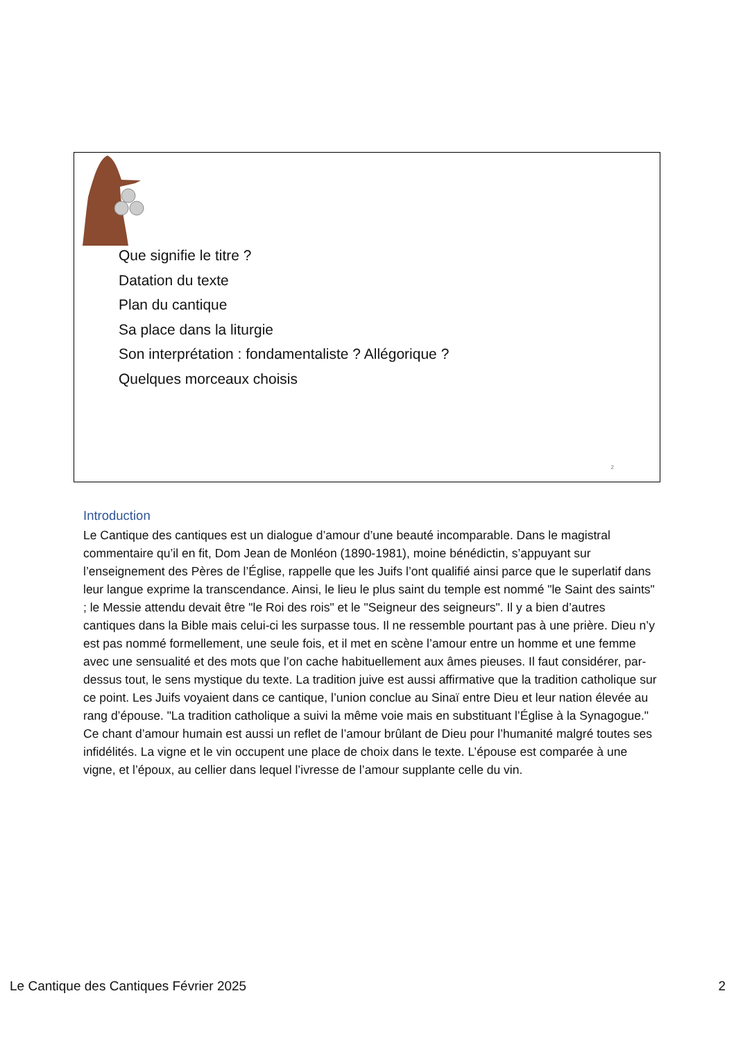Que signifie le titre ?
Datation du texte
Plan du cantique
Sa place dans la liturgie
Son interprétation : fondamentaliste ? Allégorique ?
Quelques morceaux choisis
2
Introduction
Le Cantique des cantiques est un dialogue d’amour d’une beauté incomparable. Dans le magistral commentaire qu’il en fit, Dom Jean de Monléon (1890-1981), moine bénédictin, s’appuyant sur l’enseignement des Pères de l’Église, rappelle que les Juifs l’ont qualifié ainsi parce que le superlatif dans leur langue exprime la transcendance. Ainsi, le lieu le plus saint du temple est nommé "le Saint des saints" ; le Messie attendu devait être "le Roi des rois" et le "Seigneur des seigneurs". Il y a bien d’autres cantiques dans la Bible mais celui-ci les surpasse tous. Il ne ressemble pourtant pas à une prière. Dieu n’y est pas nommé formellement, une seule fois, et il met en scène l’amour entre un homme et une femme avec une sensualité et des mots que l’on cache habituellement aux âmes pieuses. Il faut considérer, par-dessus tout, le sens mystique du texte. La tradition juive est aussi affirmative que la tradition catholique sur ce point. Les Juifs voyaient dans ce cantique, l’union conclue au Sinaï entre Dieu et leur nation élevée au rang d’épouse. "La tradition catholique a suivi la même voie mais en substituant l’Église à la Synagogue." Ce chant d’amour humain est aussi un reflet de l’amour brûlant de Dieu pour l’humanité malgré toutes ses infidélités. La vigne et le vin occupent une place de choix dans le texte. L’épouse est comparée à une vigne, et l’époux, au cellier dans lequel l’ivresse de l’amour supplante celle du vin.
Le Cantique des Cantiques Février 2025 2